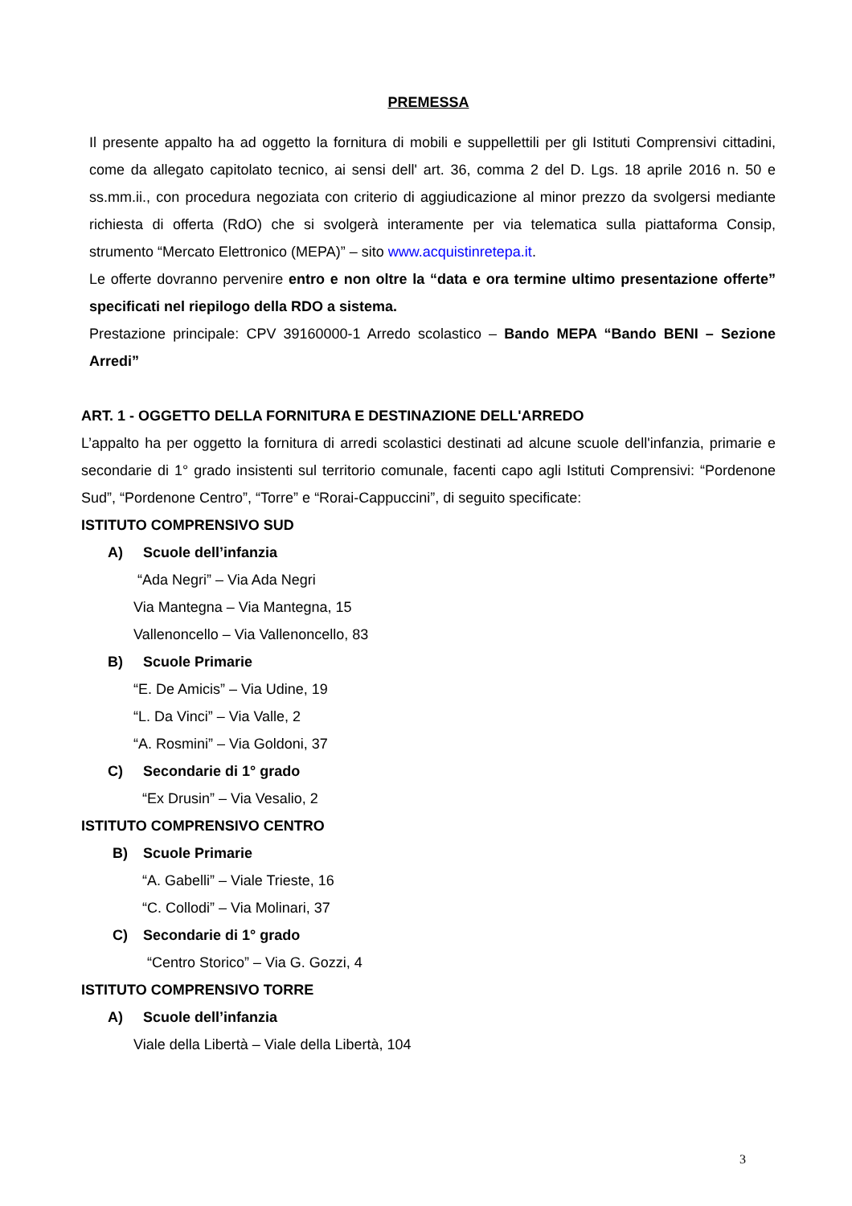PREMESSA
Il presente appalto ha ad oggetto la fornitura di mobili e suppellettili per gli Istituti Comprensivi cittadini, come da allegato capitolato tecnico, ai sensi dell' art. 36, comma 2 del D. Lgs. 18 aprile 2016 n. 50 e ss.mm.ii., con procedura negoziata con criterio di aggiudicazione al minor prezzo da svolgersi mediante richiesta di offerta (RdO) che si svolgerà interamente per via telematica sulla piattaforma Consip, strumento “Mercato Elettronico (MEPA)” – sito www.acquistinretepa.it.
Le offerte dovranno pervenire entro e non oltre la “data e ora termine ultimo presentazione offerte” specificati nel riepilogo della RDO a sistema.
Prestazione principale: CPV 39160000-1 Arredo scolastico – Bando MEPA “Bando BENI – Sezione Arredi”
ART. 1 - OGGETTO DELLA FORNITURA E DESTINAZIONE DELL'ARREDO
L’appalto ha per oggetto la fornitura di arredi scolastici destinati ad alcune scuole dell'infanzia, primarie e secondarie di 1° grado insistenti sul territorio comunale, facenti capo agli Istituti Comprensivi: “Pordenone Sud”, “Pordenone Centro”, “Torre” e “Rorai-Cappuccini”, di seguito specificate:
ISTITUTO COMPRENSIVO SUD
A) Scuole dell’infanzia
“Ada Negri” – Via Ada Negri
Via Mantegna – Via Mantegna, 15
Vallenoncello – Via Vallenoncello, 83
B) Scuole Primarie
“E. De Amicis” – Via Udine, 19
“L. Da Vinci” – Via Valle, 2
“A. Rosmini” – Via Goldoni, 37
C) Secondarie di 1° grado
“Ex Drusin” – Via Vesalio, 2
ISTITUTO COMPRENSIVO CENTRO
B) Scuole Primarie
“A. Gabelli” – Viale Trieste, 16
“C. Collodi” – Via Molinari, 37
C) Secondarie di 1° grado
“Centro Storico” – Via G. Gozzi, 4
ISTITUTO COMPRENSIVO TORRE
A) Scuole dell’infanzia
Viale della Libertà – Viale della Libertà, 104
3